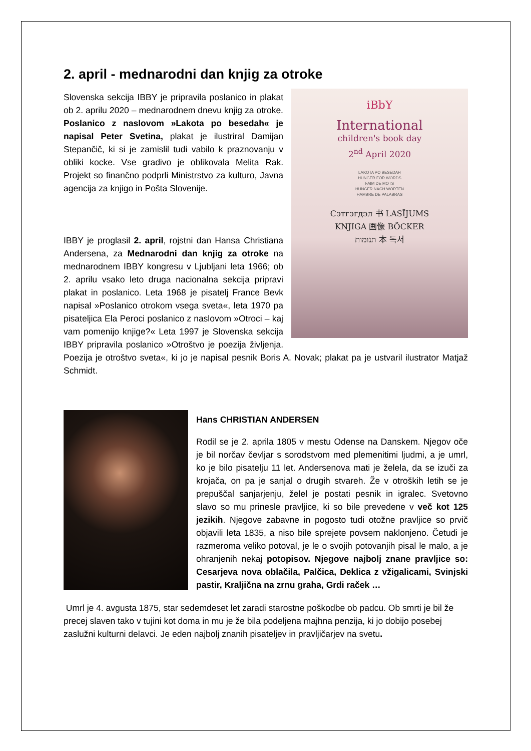2. april - mednarodni dan knjig za otroke
iBbY
International
children's book day
2<sup>nd</sup> April 2020
LAKOTA PO BESEDAH
HUNGER FOR WORDS
FAIM DE MOTS
HUNGER NACH WORTEN
HAMBRE DE PALABRAS
Сэтгэгдэл 书 LASĪJUMS
KNJIGA 画像 BÖCKER
תנומות 本 독서
Slovenska sekcija IBBY je pripravila poslanico in plakat ob 2. aprilu 2020 – mednarodnem dnevu knjig za otroke. Poslanico z naslovom »Lakota po besedah« je napisal Peter Svetina, plakat je ilustriral Damijan Stepančič, ki si je zamislil tudi vabilo k praznovanju v obliki kocke. Vse gradivo je oblikovala Melita Rak. Projekt so finančno podprli Ministrstvo za kulturo, Javna agencija za knjigo in Pošta Slovenije.
IBBY je proglasil 2. april, rojstni dan Hansa Christiana Andersena, za Mednarodni dan knjig za otroke na mednarodnem IBBY kongresu v Ljubljani leta 1966; ob 2. aprilu vsako leto druga nacionalna sekcija pripravi plakat in poslanico. Leta 1968 je pisatelj France Bevk napisal »Poslanico otrokom vsega sveta«, leta 1970 pa pisateljica Ela Peroci poslanico z naslovom »Otroci – kaj vam pomenijo knjige?« Leta 1997 je Slovenska sekcija IBBY pripravila poslanico »Otroštvo je poezija življenja. Poezija je otroštvo sveta«, ki jo je napisal pesnik Boris A. Novak; plakat pa je ustvaril ilustrator Matjaž Schmidt.
Hans CHRISTIAN ANDERSEN
Rodil se je 2. aprila 1805 v mestu Odense na Danskem. Njegov oče je bil norčav čevljar s sorodstvom med plemenitimi ljudmi, a je umrl, ko je bilo pisatelju 11 let. Andersenova mati je želela, da se izuči za krojača, on pa je sanjal o drugih stvareh. Že v otroških letih se je prepuščal sanjarjenju, želel je postati pesnik in igralec. Svetovno slavo so mu prinesle pravljice, ki so bile prevedene v več kot 125 jezikih. Njegove zabavne in pogosto tudi otožne pravljice so prvič objavili leta 1835, a niso bile sprejete povsem naklonjeno. Četudi je razmeroma veliko potoval, je le o svojih potovanjih pisal le malo, a je ohranjenih nekaj potopisov. Njegove najbolj znane pravljice so: Cesarjeva nova oblačila, Palčica, Deklica z vžigalicami, Svinjski pastir, Kraljična na zrnu graha, Grdi raček …
Umrl je 4. avgusta 1875, star sedemdeset let zaradi starostne poškodbe ob padcu. Ob smrti je bil že precej slaven tako v tujini kot doma in mu je že bila podeljena majhna penzija, ki jo dobijo posebej zaslužni kulturni delavci. Je eden najbolj znanih pisateljev in pravljičarjev na svetu.